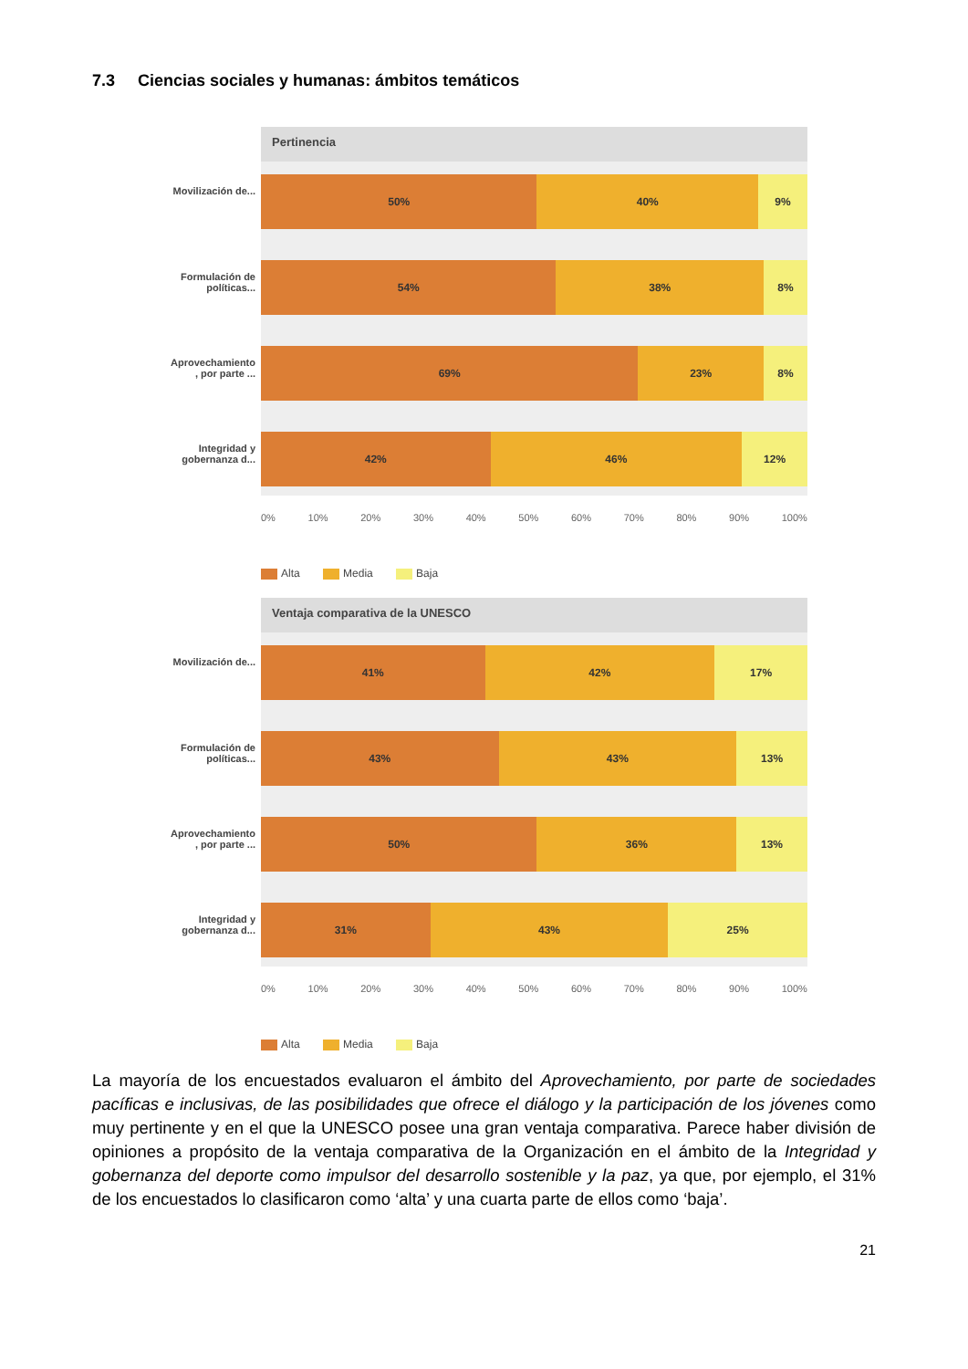7.3 Ciencias sociales y humanas: ámbitos temáticos
Pertinencia
Movilización de...
50% 40% 9%
Formulación de políticas...
54% 38% 8%
Aprovechamiento , por parte ...
69% 23% 8%
Integridad y gobernanza d...
42% 46% 12%
0% 10% 20% 30% 40% 50% 60% 70% 80% 90% 100%
Alta Media Baja
Ventaja comparativa de la UNESCO
Movilización de...
41% 42% 17%
Formulación de políticas...
43% 43% 13%
Aprovechamiento , por parte ...
50% 36% 13%
Integridad y gobernanza d...
31% 43% 25%
0% 10% 20% 30% 40% 50% 60% 70% 80% 90% 100%
Alta Media Baja
La mayoría de los encuestados evaluaron el ámbito del Aprovechamiento, por parte de sociedades pacíficas e inclusivas, de las posibilidades que ofrece el diálogo y la participación de los jóvenes como muy pertinente y en el que la UNESCO posee una gran ventaja comparativa. Parece haber división de opiniones a propósito de la ventaja comparativa de la Organización en el ámbito de la Integridad y gobernanza del deporte como impulsor del desarrollo sostenible y la paz, ya que, por ejemplo, el 31% de los encuestados lo clasificaron como ‘alta’ y una cuarta parte de ellos como ‘baja’.
21